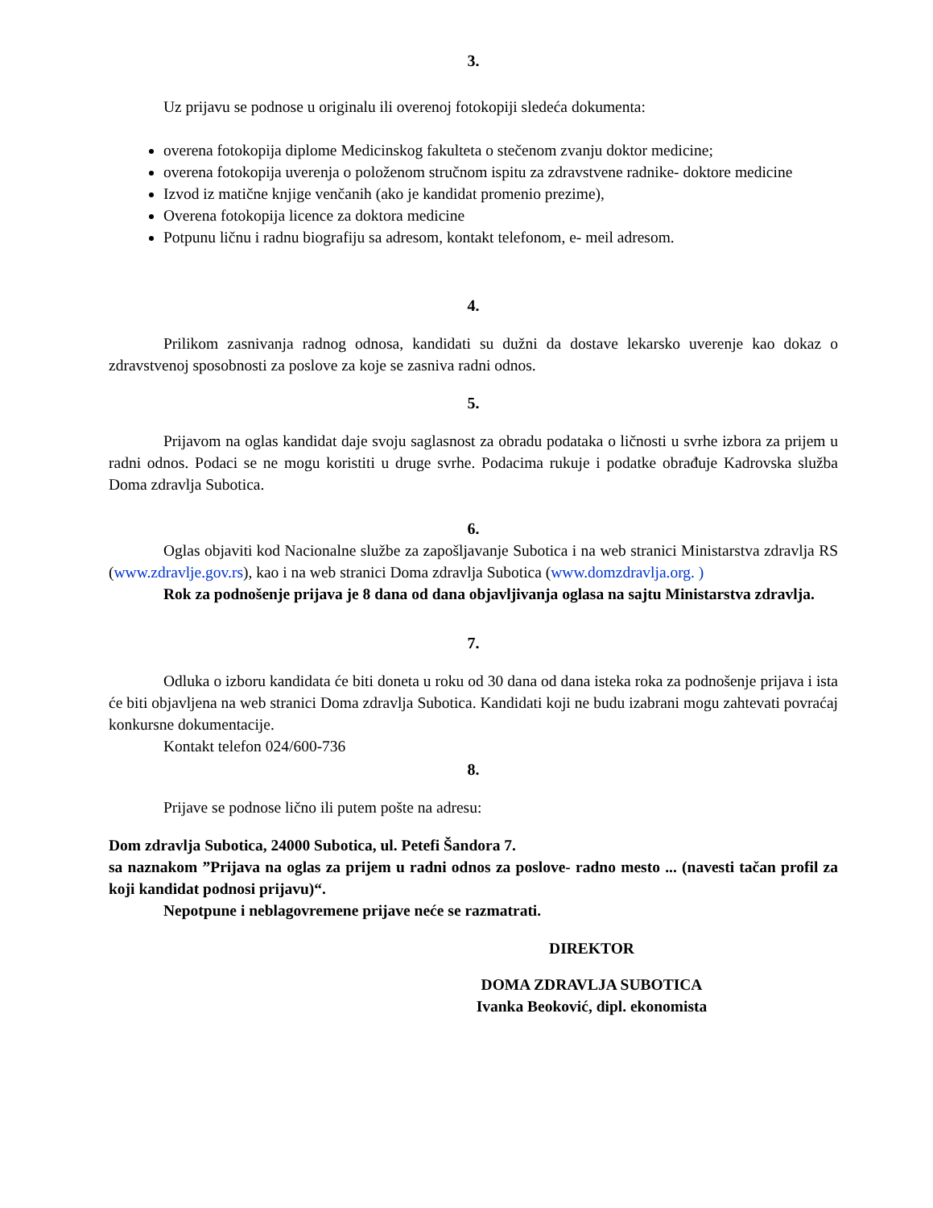3.
Uz prijavu se podnose u originalu ili overenoj fotokopiji sledeća dokumenta:
overena fotokopija diplome Medicinskog fakulteta o stečenom zvanju doktor medicine;
overena fotokopija uverenja o položenom stručnom ispitu za zdravstvene radnike- doktore medicine
Izvod iz matične knjige venčanih (ako je kandidat promenio prezime),
Overena fotokopija licence za doktora medicine
Potpunu ličnu i radnu biografiju sa adresom, kontakt telefonom, e- meil adresom.
4.
Prilikom zasnivanja radnog odnosa, kandidati su dužni da dostave lekarsko uverenje kao dokaz o zdravstvenoj sposobnosti za poslove za koje se zasniva radni odnos.
5.
Prijavom na oglas kandidat daje svoju saglasnost za obradu podataka o ličnosti u svrhe izbora za prijem u radni odnos. Podaci se ne mogu koristiti u druge svrhe. Podacima rukuje i podatke obrađuje Kadrovska služba Doma zdravlja Subotica.
6.
Oglas objaviti kod Nacionalne službe za zapošljavanje Subotica i na web stranici Ministarstva zdravlja RS (www.zdravlje.gov.rs), kao i na web stranici Doma zdravlja Subotica (www.domzdravlja.org. )
Rok za podnošenje prijava je 8 dana od dana objavljivanja oglasa na sajtu Ministarstva zdravlja.
7.
Odluka o izboru kandidata će biti doneta u roku od 30 dana od dana isteka roka za podnošenje prijava i ista će biti objavljena na web stranici Doma zdravlja Subotica. Kandidati koji ne budu izabrani mogu zahtevati povraćaj konkursne dokumentacije.
Kontakt telefon 024/600-736
8.
Prijave se podnose lično ili putem pošte na adresu:
Dom zdravlja Subotica, 24000 Subotica, ul. Petefi Šandora 7.
sa naznakom ”Prijava na oglas za prijem u radni odnos za poslove- radno mesto ... (navesti tačan profil za koji kandidat podnosi prijavu)“.
Nepotpune i neblagovremene prijave neće se razmatrati.
DIREKTOR
DOMA ZDRAVLJA SUBOTICA
Ivanka Beoković, dipl. ekonomista